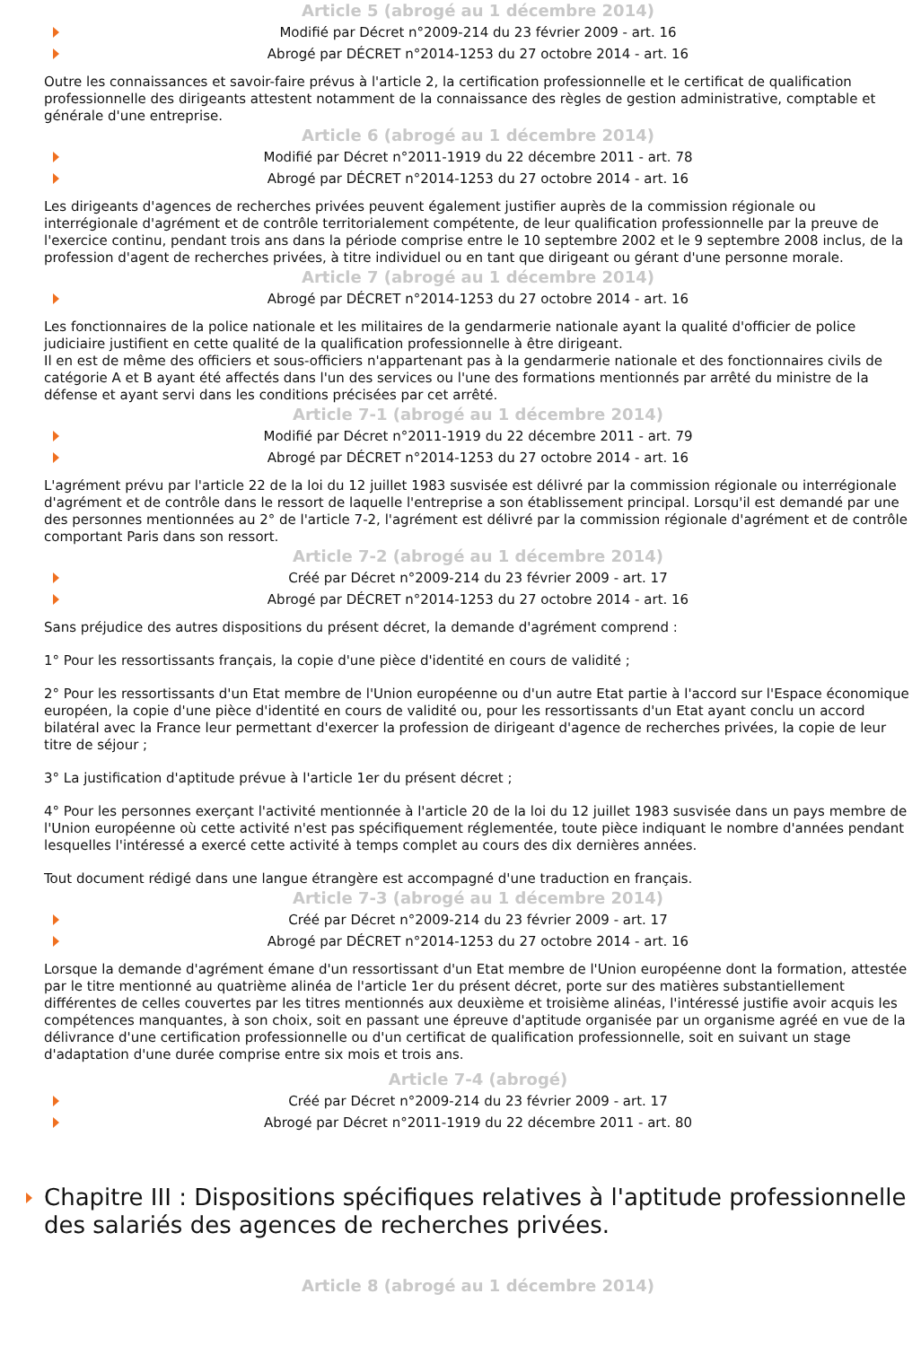Article 5 (abrogé au 1 décembre 2014)
Modifié par Décret n°2009-214 du 23 février 2009 - art. 16
Abrogé par DÉCRET n°2014-1253 du 27 octobre 2014 - art. 16
Outre les connaissances et savoir-faire prévus à l'article 2, la certification professionnelle et le certificat de qualification professionnelle des dirigeants attestent notamment de la connaissance des règles de gestion administrative, comptable et générale d'une entreprise.
Article 6 (abrogé au 1 décembre 2014)
Modifié par Décret n°2011-1919 du 22 décembre 2011 - art. 78
Abrogé par DÉCRET n°2014-1253 du 27 octobre 2014 - art. 16
Les dirigeants d'agences de recherches privées peuvent également justifier auprès de la commission régionale ou interrégionale d'agrément et de contrôle territorialement compétente, de leur qualification professionnelle par la preuve de l'exercice continu, pendant trois ans dans la période comprise entre le 10 septembre 2002 et le 9 septembre 2008 inclus, de la profession d'agent de recherches privées, à titre individuel ou en tant que dirigeant ou gérant d'une personne morale.
Article 7 (abrogé au 1 décembre 2014)
Abrogé par DÉCRET n°2014-1253 du 27 octobre 2014 - art. 16
Les fonctionnaires de la police nationale et les militaires de la gendarmerie nationale ayant la qualité d'officier de police judiciaire justifient en cette qualité de la qualification professionnelle à être dirigeant.
Il en est de même des officiers et sous-officiers n'appartenant pas à la gendarmerie nationale et des fonctionnaires civils de catégorie A et B ayant été affectés dans l'un des services ou l'une des formations mentionnés par arrêté du ministre de la défense et ayant servi dans les conditions précisées par cet arrêté.
Article 7-1 (abrogé au 1 décembre 2014)
Modifié par Décret n°2011-1919 du 22 décembre 2011 - art. 79
Abrogé par DÉCRET n°2014-1253 du 27 octobre 2014 - art. 16
L'agrément prévu par l'article 22 de la loi du 12 juillet 1983 susvisée est délivré par la commission régionale ou interrégionale d'agrément et de contrôle dans le ressort de laquelle l'entreprise a son établissement principal. Lorsqu'il est demandé par une des personnes mentionnées au 2° de l'article 7-2, l'agrément est délivré par la commission régionale d'agrément et de contrôle comportant Paris dans son ressort.
Article 7-2 (abrogé au 1 décembre 2014)
Créé par Décret n°2009-214 du 23 février 2009 - art. 17
Abrogé par DÉCRET n°2014-1253 du 27 octobre 2014 - art. 16
Sans préjudice des autres dispositions du présent décret, la demande d'agrément comprend :
1° Pour les ressortissants français, la copie d'une pièce d'identité en cours de validité ;
2° Pour les ressortissants d'un Etat membre de l'Union européenne ou d'un autre Etat partie à l'accord sur l'Espace économique européen, la copie d'une pièce d'identité en cours de validité ou, pour les ressortissants d'un Etat ayant conclu un accord bilatéral avec la France leur permettant d'exercer la profession de dirigeant d'agence de recherches privées, la copie de leur titre de séjour ;
3° La justification d'aptitude prévue à l'article 1er du présent décret ;
4° Pour les personnes exerçant l'activité mentionnée à l'article 20 de la loi du 12 juillet 1983 susvisée dans un pays membre de l'Union européenne où cette activité n'est pas spécifiquement réglementée, toute pièce indiquant le nombre d'années pendant lesquelles l'intéressé a exercé cette activité à temps complet au cours des dix dernières années.
Tout document rédigé dans une langue étrangère est accompagné d'une traduction en français.
Article 7-3 (abrogé au 1 décembre 2014)
Créé par Décret n°2009-214 du 23 février 2009 - art. 17
Abrogé par DÉCRET n°2014-1253 du 27 octobre 2014 - art. 16
Lorsque la demande d'agrément émane d'un ressortissant d'un Etat membre de l'Union européenne dont la formation, attestée par le titre mentionné au quatrième alinéa de l'article 1er du présent décret, porte sur des matières substantiellement différentes de celles couvertes par les titres mentionnés aux deuxième et troisième alinéas, l'intéressé justifie avoir acquis les compétences manquantes, à son choix, soit en passant une épreuve d'aptitude organisée par un organisme agréé en vue de la délivrance d'une certification professionnelle ou d'un certificat de qualification professionnelle, soit en suivant un stage d'adaptation d'une durée comprise entre six mois et trois ans.
Article 7-4 (abrogé)
Créé par Décret n°2009-214 du 23 février 2009 - art. 17
Abrogé par Décret n°2011-1919 du 22 décembre 2011 - art. 80
Chapitre III : Dispositions spécifiques relatives à l'aptitude professionnelle des salariés des agences de recherches privées.
Article 8 (abrogé au 1 décembre 2014)